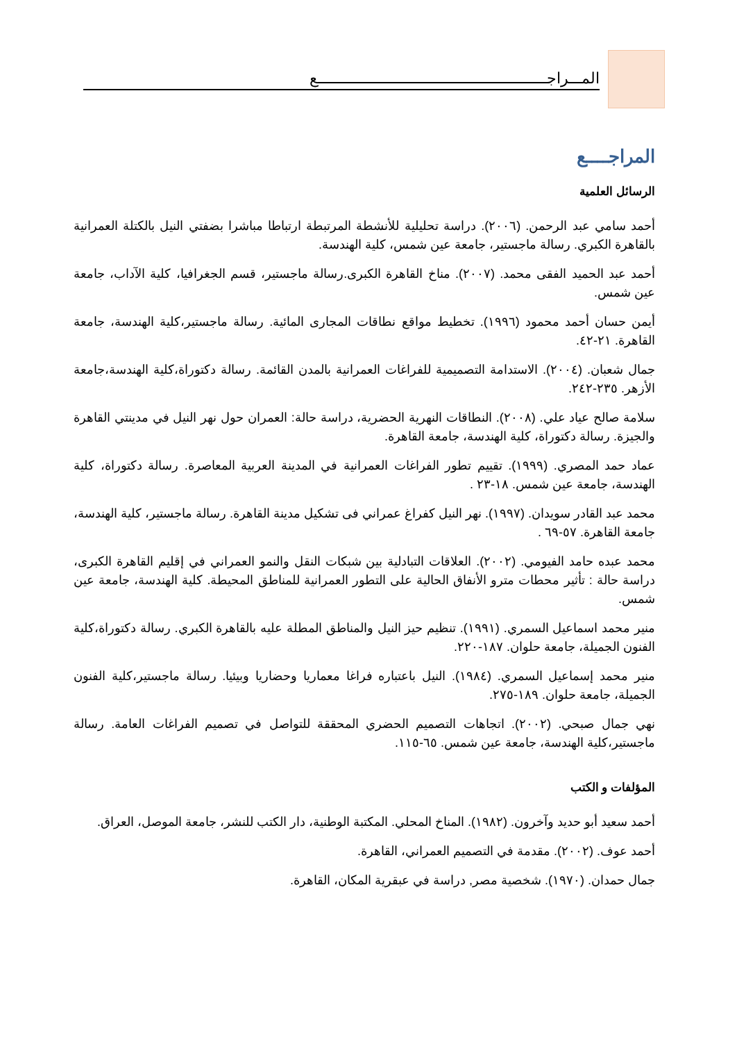المـــراجـــــــــــــــــــــــــــــــــــــــــــــــــــــــع
المراجــــع
الرسائل العلمية
أحمد سامي عبد الرحمن. (٢٠٠٦). دراسة تحليلية للأنشطة المرتبطة ارتباطا مباشرا بضفتي النيل بالكتلة العمرانية بالقاهرة الكبري. رسالة ماجستير، جامعة عين شمس، كلية الهندسة.
أحمد عبد الحميد الفقى محمد. (٢٠٠٧). مناخ القاهرة الكبرى.رسالة ماجستير، قسم الجغرافيا، كلية الآداب، جامعة عين شمس.
أيمن حسان أحمد محمود (١٩٩٦). تخطيط مواقع نطاقات المجارى المائية. رسالة ماجستير،كلية الهندسة، جامعة القاهرة. ٢١-٤٢.
جمال شعبان. (٢٠٠٤). الاستدامة التصميمية للفراغات العمرانية بالمدن القائمة. رسالة دكتوراة،كلية الهندسة،جامعة الأزهر. ٢٣٥-٢٤٢.
سلامة صالح عياد علي. (٢٠٠٨). النطاقات النهرية الحضرية، دراسة حالة: العمران حول نهر النيل في مدينتي القاهرة والجيزة. رسالة دكتوراة، كلية الهندسة، جامعة القاهرة.
عماد حمد المصري. (١٩٩٩). تقييم تطور الفراغات العمرانية في المدينة العربية المعاصرة. رسالة دكتوراة، كلية الهندسة، جامعة عين شمس. ١٨-٢٣ .
محمد عبد القادر سويدان. (١٩٩٧). نهر النيل كفراغ عمراني فى تشكيل مدينة القاهرة. رسالة ماجستير، كلية الهندسة، جامعة القاهرة. ٥٧-٦٩ .
محمد عبده حامد الفيومي. (٢٠٠٢). العلاقات التبادلية بين شبكات النقل والنمو العمراني في إقليم القاهرة الكبرى، دراسة حالة : تأثير محطات مترو الأنفاق الحالية على التطور العمرانية للمناطق المحيطة. كلية الهندسة، جامعة عين شمس.
منير محمد اسماعيل السمري. (١٩٩١). تنظيم حيز النيل والمناطق المطلة عليه بالقاهرة الكبري. رسالة دكتوراة،كلية الفنون الجميلة، جامعة حلوان. ١٨٧-٢٢٠.
منير محمد إسماعيل السمري. (١٩٨٤). النيل باعتباره فراغا معماريا وحضاريا وبيئيا. رسالة ماجستير،كلية الفنون الجميلة، جامعة حلوان. ١٨٩-٢٧٥.
نهي جمال صبحي. (٢٠٠٢). اتجاهات التصميم الحضري المحققة للتواصل في تصميم الفراغات العامة. رسالة ماجستير،كلية الهندسة، جامعة عين شمس. ٦٥-١١٥.
المؤلفات و الكتب
أحمد سعيد أبو حديد وآخرون. (١٩٨٢). المناخ المحلي. المكتبة الوطنية، دار الكتب للنشر، جامعة الموصل، العراق.
أحمد عوف. (٢٠٠٢). مقدمة في التصميم العمراني، القاهرة.
جمال حمدان. (١٩٧٠). شخصية مصر, دراسة في عبقرية المكان، القاهرة.